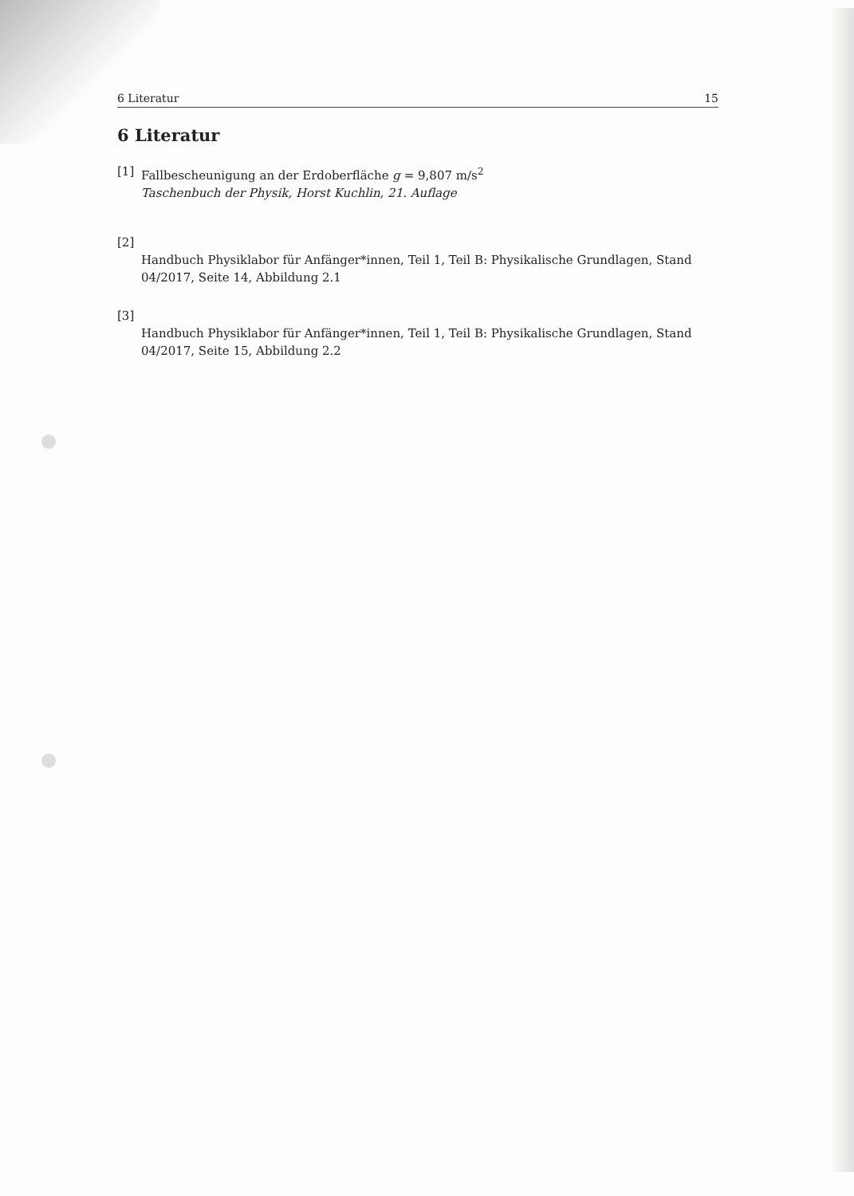6 Literatur 15
6 Literatur
[1] Fallbescheunigung an der Erdoberfläche g = 9,807 m/s<sup>2</sup>
Taschenbuch der Physik, Horst Kuchlin, 21. Auflage
[2]
Handbuch Physiklabor für Anfänger*innen, Teil 1, Teil B: Physikalische Grundlagen, Stand 04/2017, Seite 14, Abbildung 2.1
[3]
Handbuch Physiklabor für Anfänger*innen, Teil 1, Teil B: Physikalische Grundlagen, Stand 04/2017, Seite 15, Abbildung 2.2